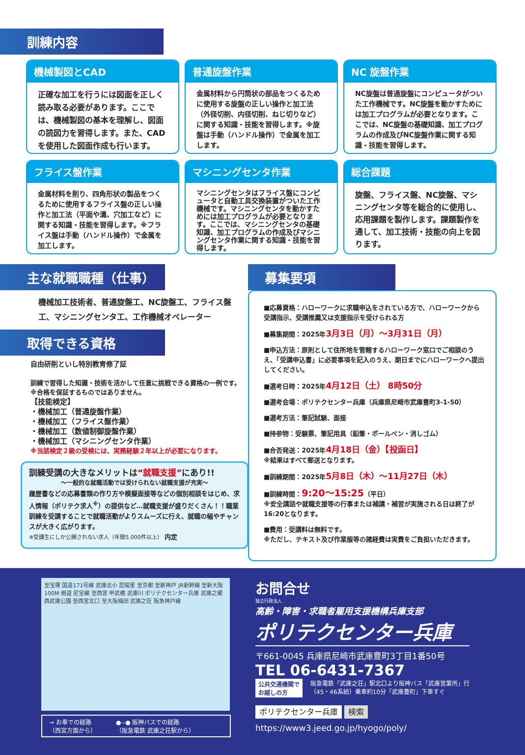訓練内容
機械製図とCAD
正確な加工を行うには図面を正しく読み取る必要があります。ここでは、機械製図の基本を理解し、図面の読図力を習得します。また、CADを使用した図面作成も行います。
普通旋盤作業
金属材料から円筒状の部品をつくるために使用する旋盤の正しい操作と加工法（外径切削、内径切削、ねじ切りなど）に関する知識・技能を習得します。※旋盤は手動（ハンドル操作）で金属を加工します。
NC 旋盤作業
NC旋盤は普通旋盤にコンピュータがついた工作機械です。NC旋盤を動かすためには加工プログラムが必要となります。ここでは、NC旋盤の基礎知識、加工プログラムの作成及びNC旋盤作業に関する知識・技能を習得します。
フライス盤作業
金属材料を削り、四角形状の製品をつくるために使用するフライス盤の正しい操作と加工法（平面や溝、穴加工など）に関する知識・技能を習得します。※フライス盤は手動（ハンドル操作）で金属を加工します。
マシニングセンタ作業
マシニングセンタはフライス盤にコンピュータと自動工具交換装置がついた工作機械です。マシニングセンタを動かすためには加工プログラムが必要となります。ここでは、マシニングセンタの基礎知識、加工プログラムの作成及びマシニングセンタ作業に関する知識・技能を習得します。
総合課題
旋盤、フライス盤、NC旋盤、マシニングセンタ等を総合的に使用し、応用課題を製作します。課題製作を通して、加工技術・技能の向上を図ります。
主な就職職種（仕事）
機械加工技術者、普通旋盤工、NC旋盤工、フライス盤工、マシニングセンタ工、工作機械オペレーター
取得できる資格
自由研削といし特別教育修了証
訓練で習得した知識・技術を活かして任意に挑戦できる資格の一例です。
※合格を保証するものではありません。
【技能検定】
・機械加工（普通旋盤作業）
・機械加工（フライス盤作業）
・機械加工（数値制御旋盤作業）
・機械加工（マシニングセンタ作業）
※当該検定２級の受検には、実務経験２年以上が必要になります。
訓練受講の大きなメリットは“就職支援”にあり!!
～一般的な就職活動では受けられない就職支援が充実～
履歴書などの応募書類の作り方や模擬面接等などの個別相談をはじめ、求人情報（ポリテク求人<sup>※</sup>）の提供など…就職支援が盛りだくさん！！職業訓練を受講することで就職活動がよりスムーズに行え、就職の幅やチャンスが大きく広がります。
※受講生にしか公開されない求人（年間5,000件以上） 内定
募集要項
■応募資格：ハローワークに求職申込をされている方で、ハローワークから受講指示、受講推薦又は支援指示を受けられる方
■募集期間：2025年3月3日（月）～3月31日（月）
■申込方法：原則として住所地を管轄するハローワーク窓口でご相談のうえ、「受講申込書」に必要事項を記入のうえ、期日までにハローワークへ提出してください。
■選考日時：2025年4月12日（土） 8時50分
■選考会場：ポリテクセンター兵庫（兵庫県尼崎市武庫豊町3-1-50）
■選考方法：筆記試験、面接
■持参物：受験票、筆記用具（鉛筆・ボールペン・消しゴム）
■合否発送：2025年4月18日（金）【投函日】
※結果はすべて郵送となります。
■訓練期間：2025年5月8日（木）～11月27日（木）
■訓練時間：9:20～15:25（平日）
※安全講話や就職支援等の行事または補講・補習が実施される日は終了が16:20となります。
■費用：受講料は無料です。
※ただし、テキスト及び作業服等の諸経費は実費をご負担いただきます。
至宝塚 国道171号線 武庫北小 昆陽里 至京都 至新神戸 JR新幹線 至新大阪 100M 側道 尼宝線 至西宮 甲武橋 武庫川 ポリテクセンター兵庫 武庫之郷 西武庫公園 至西宮北口 至大阪梅田 武庫之荘 阪急神戸線
→ お車での経路
（西宮方面から） ●--● 阪神バスでの経路
（阪急電鉄 武庫之荘駅から）
お問合せ
独立行政法人
高齢・障害・求職者雇用支援機構兵庫支部
ポリテクセンター兵庫
〒661-0045 兵庫県尼崎市武庫豊町3丁目1番50号
TEL 06-6431-7367
公共交通機関で
お越しの方 阪急電鉄「武庫之荘」駅北口より阪神バス「武庫営業所」行
（45・46系統）乗車約10分「武庫豊町」下車すぐ
ポリテクセンター兵庫 検索
https://www3.jeed.go.jp/hyogo/poly/